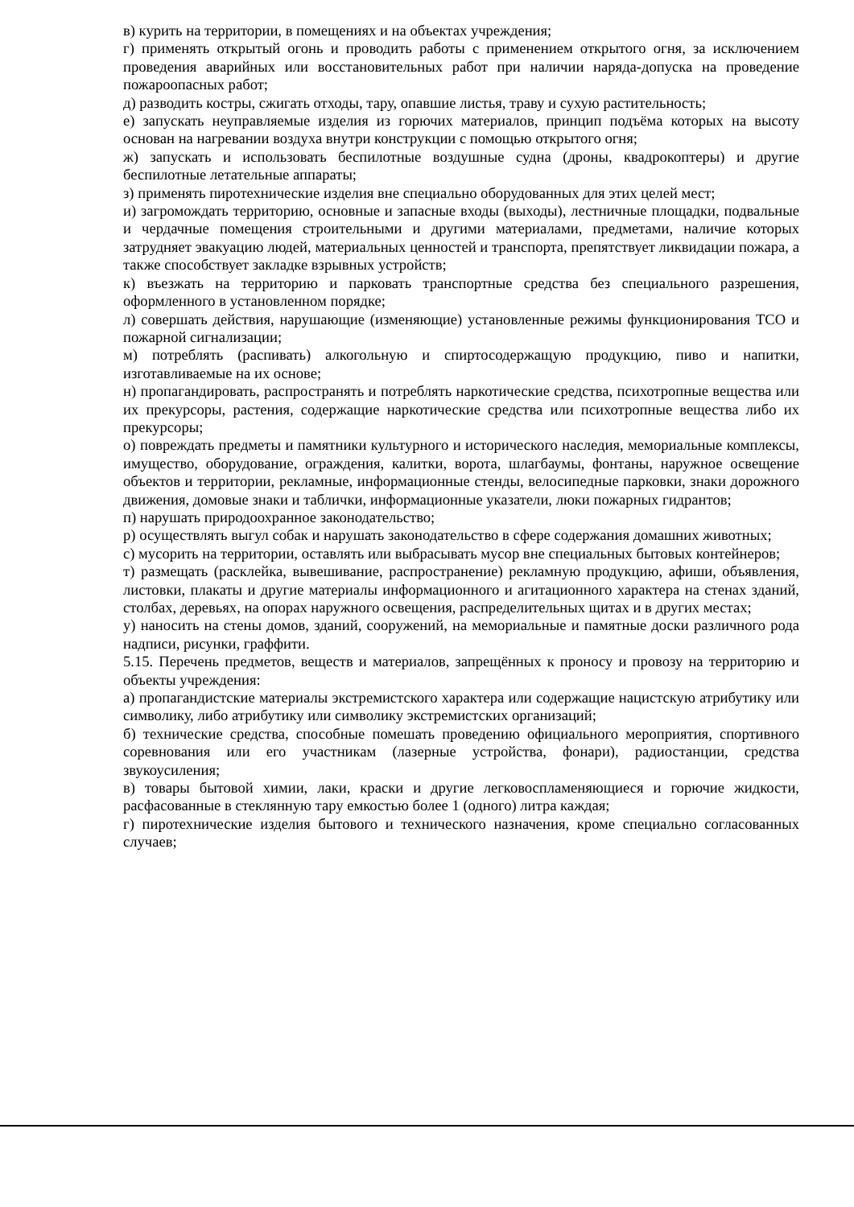в) курить на территории, в помещениях и на объектах учреждения;
г) применять открытый огонь и проводить работы с применением открытого огня, за исключением проведения аварийных или восстановительных работ при наличии наряда-допуска на проведение пожароопасных работ;
д) разводить костры, сжигать отходы, тару, опавшие листья, траву и сухую растительность;
е) запускать неуправляемые изделия из горючих материалов, принцип подъёма которых на высоту основан на нагревании воздуха внутри конструкции с помощью открытого огня;
ж) запускать и использовать беспилотные воздушные судна (дроны, квадрокоптеры) и другие беспилотные летательные аппараты;
з) применять пиротехнические изделия вне специально оборудованных для этих целей мест;
и) загромождать территорию, основные и запасные входы (выходы), лестничные площадки, подвальные и чердачные помещения строительными и другими материалами, предметами, наличие которых затрудняет эвакуацию людей, материальных ценностей и транспорта, препятствует ликвидации пожара, а также способствует закладке взрывных устройств;
к) въезжать на территорию и парковать транспортные средства без специального разрешения, оформленного в установленном порядке;
л) совершать действия, нарушающие (изменяющие) установленные режимы функционирования ТСО и пожарной сигнализации;
м) потреблять (распивать) алкогольную и спиртосодержащую продукцию, пиво и напитки, изготавливаемые на их основе;
н) пропагандировать, распространять и потреблять наркотические средства, психотропные вещества или их прекурсоры, растения, содержащие наркотические средства или психотропные вещества либо их прекурсоры;
о) повреждать предметы и памятники культурного и исторического наследия, мемориальные комплексы, имущество, оборудование, ограждения, калитки, ворота, шлагбаумы, фонтаны, наружное освещение объектов и территории, рекламные, информационные стенды, велосипедные парковки, знаки дорожного движения, домовые знаки и таблички, информационные указатели, люки пожарных гидрантов;
п) нарушать природоохранное законодательство;
р) осуществлять выгул собак и нарушать законодательство в сфере содержания домашних животных;
с) мусорить на территории, оставлять или выбрасывать мусор вне специальных бытовых контейнеров;
т) размещать (расклейка, вывешивание, распространение) рекламную продукцию, афиши, объявления, листовки, плакаты и другие материалы информационного и агитационного характера на стенах зданий, столбах, деревьях, на опорах наружного освещения, распределительных щитах и в других местах;
у) наносить на стены домов, зданий, сооружений, на мемориальные и памятные доски различного рода надписи, рисунки, граффити.
5.15. Перечень предметов, веществ и материалов, запрещённых к проносу и провозу на территорию и объекты учреждения:
а) пропагандистские материалы экстремистского характера или содержащие нацистскую атрибутику или символику, либо атрибутику или символику экстремистских организаций;
б) технические средства, способные помешать проведению официального мероприятия, спортивного соревнования или его участникам (лазерные устройства, фонари), радиостанции, средства звукоусиления;
в) товары бытовой химии, лаки, краски и другие легковоспламеняющиеся и горючие жидкости, расфасованные в стеклянную тару емкостью более 1 (одного) литра каждая;
г) пиротехнические изделия бытового и технического назначения, кроме специально согласованных случаев;